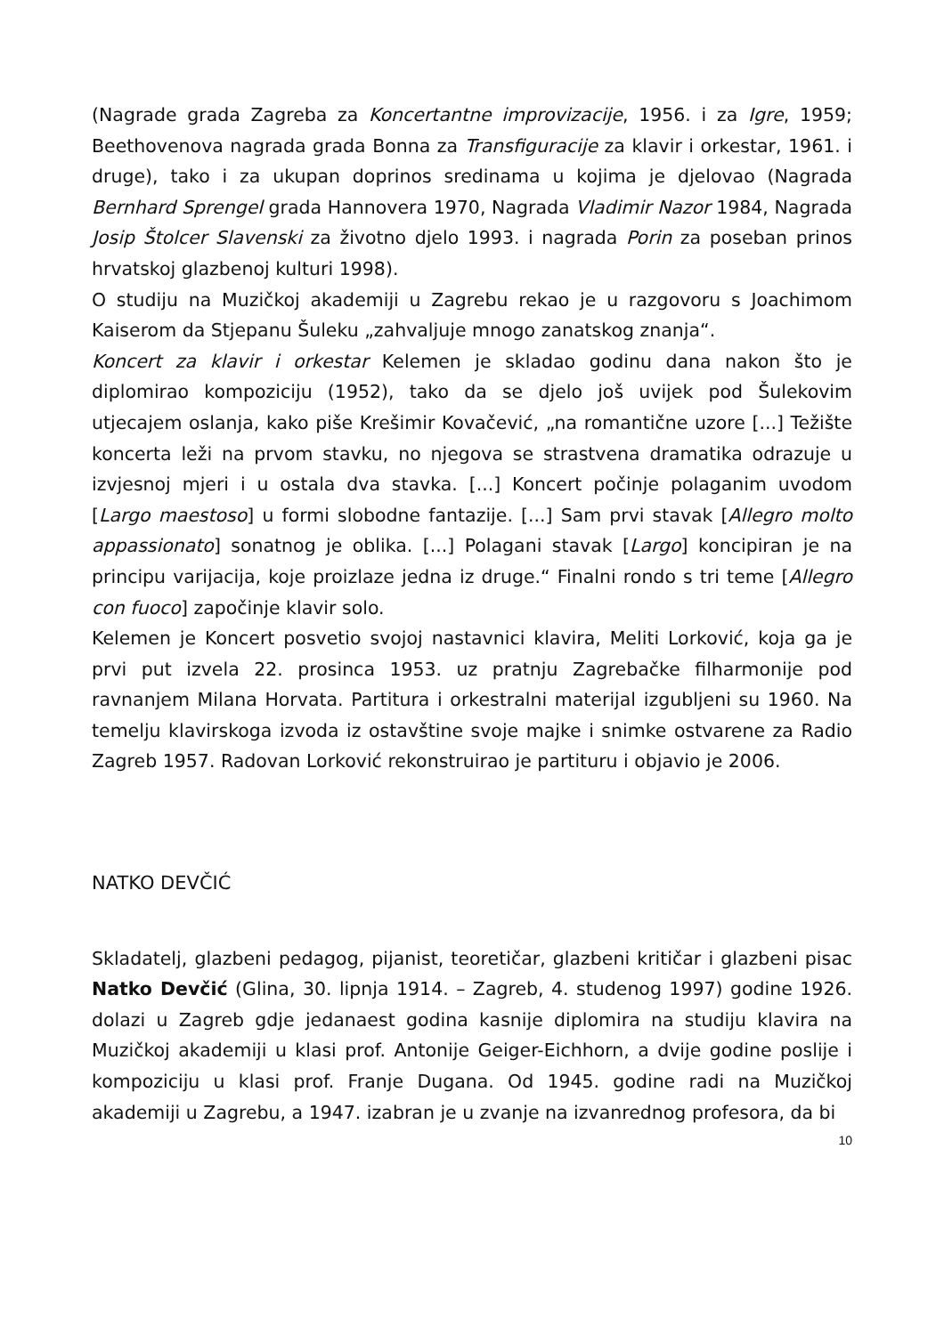(Nagrade grada Zagreba za Koncertantne improvizacije, 1956. i za Igre, 1959; Beethovenova nagrada grada Bonna za Transfiguracije za klavir i orkestar, 1961. i druge), tako i za ukupan doprinos sredinama u kojima je djelovao (Nagrada Bernhard Sprengel grada Hannovera 1970, Nagrada Vladimir Nazor 1984, Nagrada Josip Štolcer Slavenski za životno djelo 1993. i nagrada Porin za poseban prinos hrvatskoj glazbenoj kulturi 1998).
O studiju na Muzičkoj akademiji u Zagrebu rekao je u razgovoru s Joachimom Kaiserom da Stjepanu Šuleku „zahvaljuje mnogo zanatskog znanja“.
Koncert za klavir i orkestar Kelemen je skladao godinu dana nakon što je diplomirao kompoziciju (1952), tako da se djelo još uvijek pod Šulekovim utjecajem oslanja, kako piše Krešimir Kovačević, „na romantične uzore [...] Težište koncerta leži na prvom stavku, no njegova se strastvena dramatika odrazuje u izvjesnoj mjeri i u ostala dva stavka. [...] Koncert počinje polaganim uvodom [Largo maestoso] u formi slobodne fantazije. [...] Sam prvi stavak [Allegro molto appassionato] sonatnog je oblika. [...] Polagani stavak [Largo] koncipiran je na principu varijacija, koje proizlaze jedna iz druge.“ Finalni rondo s tri teme [Allegro con fuoco] započinje klavir solo.
Kelemen je Koncert posvetio svojoj nastavnici klavira, Meliti Lorković, koja ga je prvi put izvela 22. prosinca 1953. uz pratnju Zagrebačke filharmonije pod ravnanjem Milana Horvata. Partitura i orkestralni materijal izgubljeni su 1960. Na temelju klavirskoga izvoda iz ostavštine svoje majke i snimke ostvarene za Radio Zagreb 1957. Radovan Lorković rekonstruirao je partituru i objavio je 2006.
NATKO DEVČIĆ
Skladatelj, glazbeni pedagog, pijanist, teoretičar, glazbeni kritičar i glazbeni pisac Natko Devčić (Glina, 30. lipnja 1914. – Zagreb, 4. studenog 1997) godine 1926. dolazi u Zagreb gdje jedanaest godina kasnije diplomira na studiju klavira na Muzičkoj akademiji u klasi prof. Antonije Geiger-Eichhorn, a dvije godine poslije i kompoziciju u klasi prof. Franje Dugana. Od 1945. godine radi na Muzičkoj akademiji u Zagrebu, a 1947. izabran je u zvanje na izvanrednog profesora, da bi
10